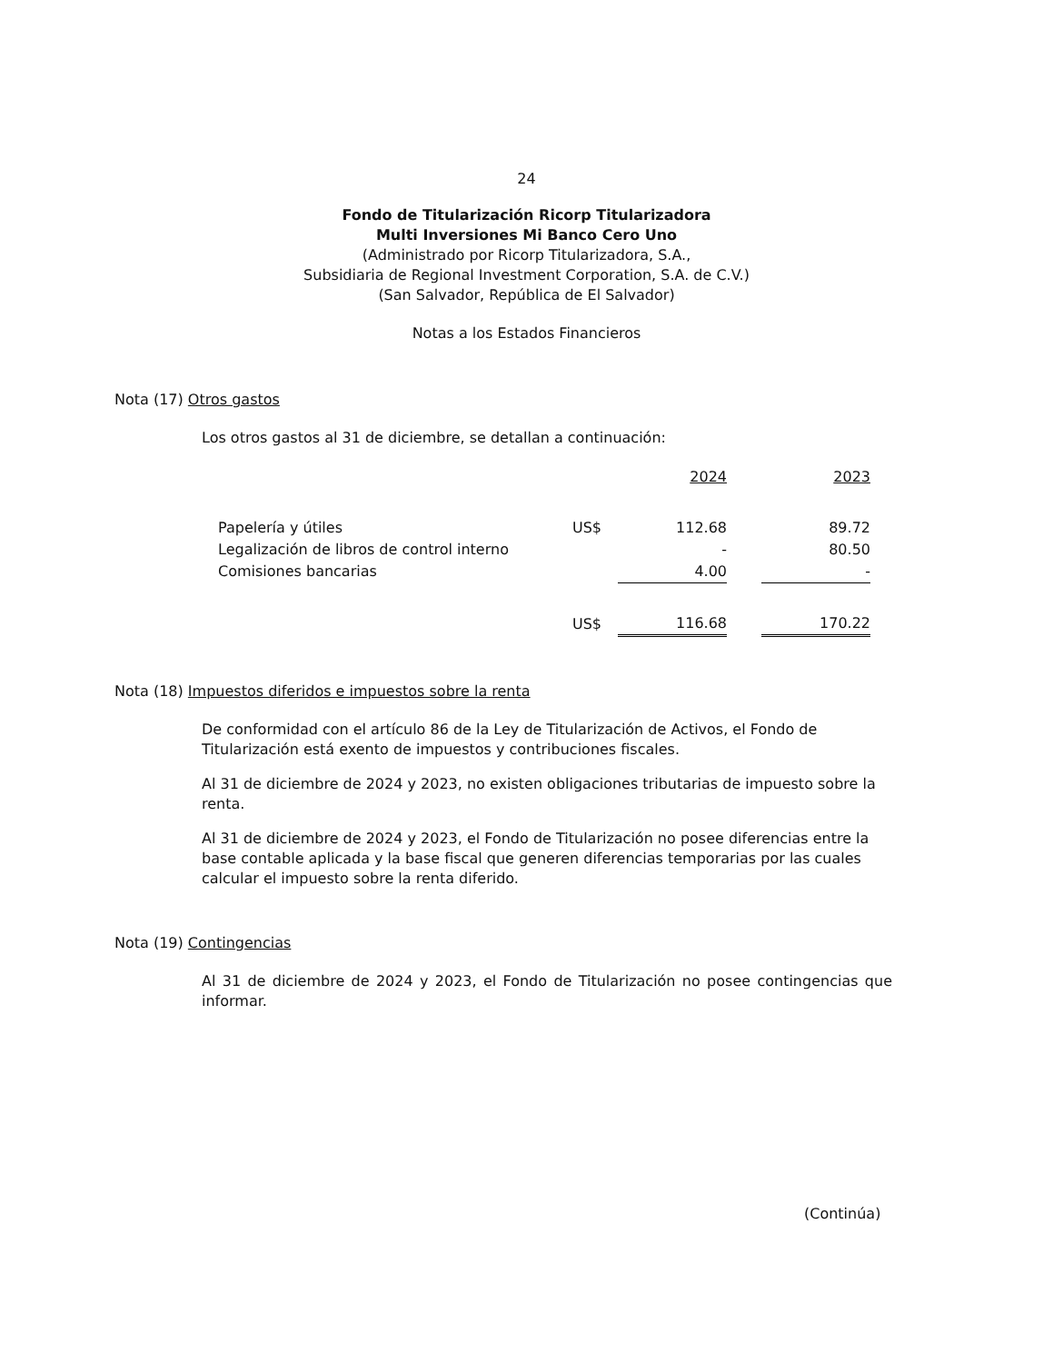24
Fondo de Titularización Ricorp Titularizadora
Multi Inversiones Mi Banco Cero Uno
(Administrado por Ricorp Titularizadora, S.A.,
Subsidiaria de Regional Investment Corporation, S.A. de C.V.)
(San Salvador, República de El Salvador)
Notas a los Estados Financieros
Nota (17) Otros gastos
Los otros gastos al 31 de diciembre, se detallan a continuación:
| | | 2024 | | 2023 |
| Papelería y útiles | US$ | 112.68 | | 89.72 |
| Legalización de libros de control interno | | - | | 80.50 |
| Comisiones bancarias | | 4.00 | | - |
| | US$ | 116.68 | | 170.22 |
Nota (18) Impuestos diferidos e impuestos sobre la renta
De conformidad con el artículo 86 de la Ley de Titularización de Activos, el Fondo de Titularización está exento de impuestos y contribuciones fiscales.
Al 31 de diciembre de 2024 y 2023, no existen obligaciones tributarias de impuesto sobre la renta.
Al 31 de diciembre de 2024 y 2023, el Fondo de Titularización no posee diferencias entre la base contable aplicada y la base fiscal que generen diferencias temporarias por las cuales calcular el impuesto sobre la renta diferido.
Nota (19) Contingencias
Al 31 de diciembre de 2024 y 2023, el Fondo de Titularización no posee contingencias que informar.
(Continúa)